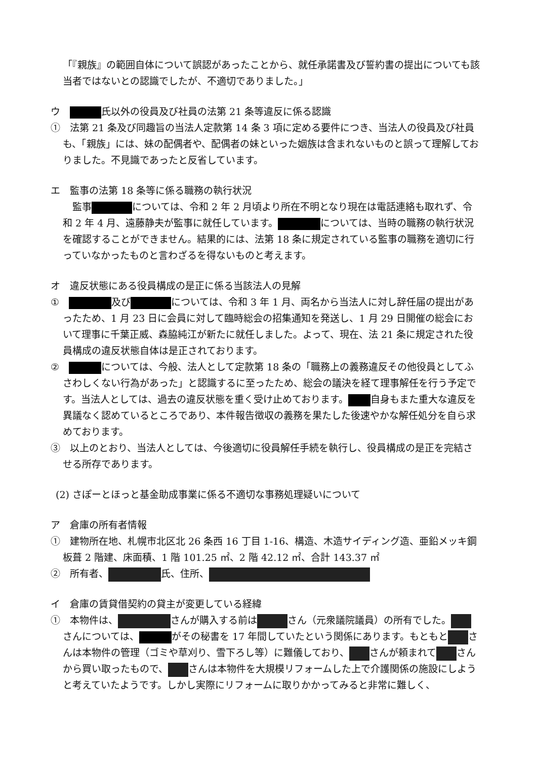「『親族』の範囲自体について誤認があったことから、就任承諾書及び誓約書の提出についても該当者ではないとの認識でしたが、不適切でありました。」
ウ　 氏以外の役員及び社員の法第 21 条等違反に係る認識
①　法第 21 条及び同趣旨の当法人定款第 14 条 3 項に定める要件につき、当法人の役員及び社員も、「親族」には、妹の配偶者や、配偶者の妹といった姻族は含まれないものと誤って理解しておりました。不見識であったと反省しています。
エ　監事の法第 18 条等に係る職務の執行状況
　監事 については、令和 2 年 2 月頃より所在不明となり現在は電話連絡も取れず、令和 2 年 4 月、遠藤静夫が監事に就任しています。 については、当時の職務の執行状況を確認することができません。結果的には、法第 18 条に規定されている監事の職務を適切に行っていなかったものと言わざるを得ないものと考えます。
オ　違反状態にある役員構成の是正に係る当該法人の見解
①　 及び については、令和 3 年 1 月、両名から当法人に対し辞任届の提出があったため、1 月 23 日に会員に対して臨時総会の招集通知を発送し、1 月 29 日開催の総会において理事に千葉正威、森脇純江が新たに就任しました。よって、現在、法 21 条に規定された役員構成の違反状態自体は是正されております。
②　 については、今般、法人として定款第 18 条の「職務上の義務違反その他役員としてふさわしくない行為があった」と認識するに至ったため、総会の議決を経て理事解任を行う予定です。当法人としては、過去の違反状態を重く受け止めております。 自身もまた重大な違反を異議なく認めているところであり、本件報告徴収の義務を果たした後速やかな解任処分を自ら求めております。
③　以上のとおり、当法人としては、今後適切に役員解任手続を執行し、役員構成の是正を完結させる所存であります。
(2) さぽーとほっと基金助成事業に係る不適切な事務処理疑いについて
ア　倉庫の所有者情報
①　建物所在地、札幌市北区北 26 条西 16 丁目 1-16、構造、木造サイディング造、亜鉛メッキ鋼板葺 2 階建、床面積、1 階 101.25 ㎡、2 階 42.12 ㎡、合計 143.37 ㎡
②　所有者、 氏、住所、
イ　倉庫の賃貸借契約の貸主が変更している経緯
①　本物件は、 さんが購入する前は さん（元衆議院議員）の所有でした。 さんについては、 がその秘書を 17 年間していたという関係にあります。もともと さんは本物件の管理（ゴミや草刈り、雪下ろし等）に難儀しており、 さんが頼まれて さんから買い取ったもので、 さんは本物件を大規模リフォームした上で介護関係の施設にしようと考えていたようです。しかし実際にリフォームに取りかかってみると非常に難しく、